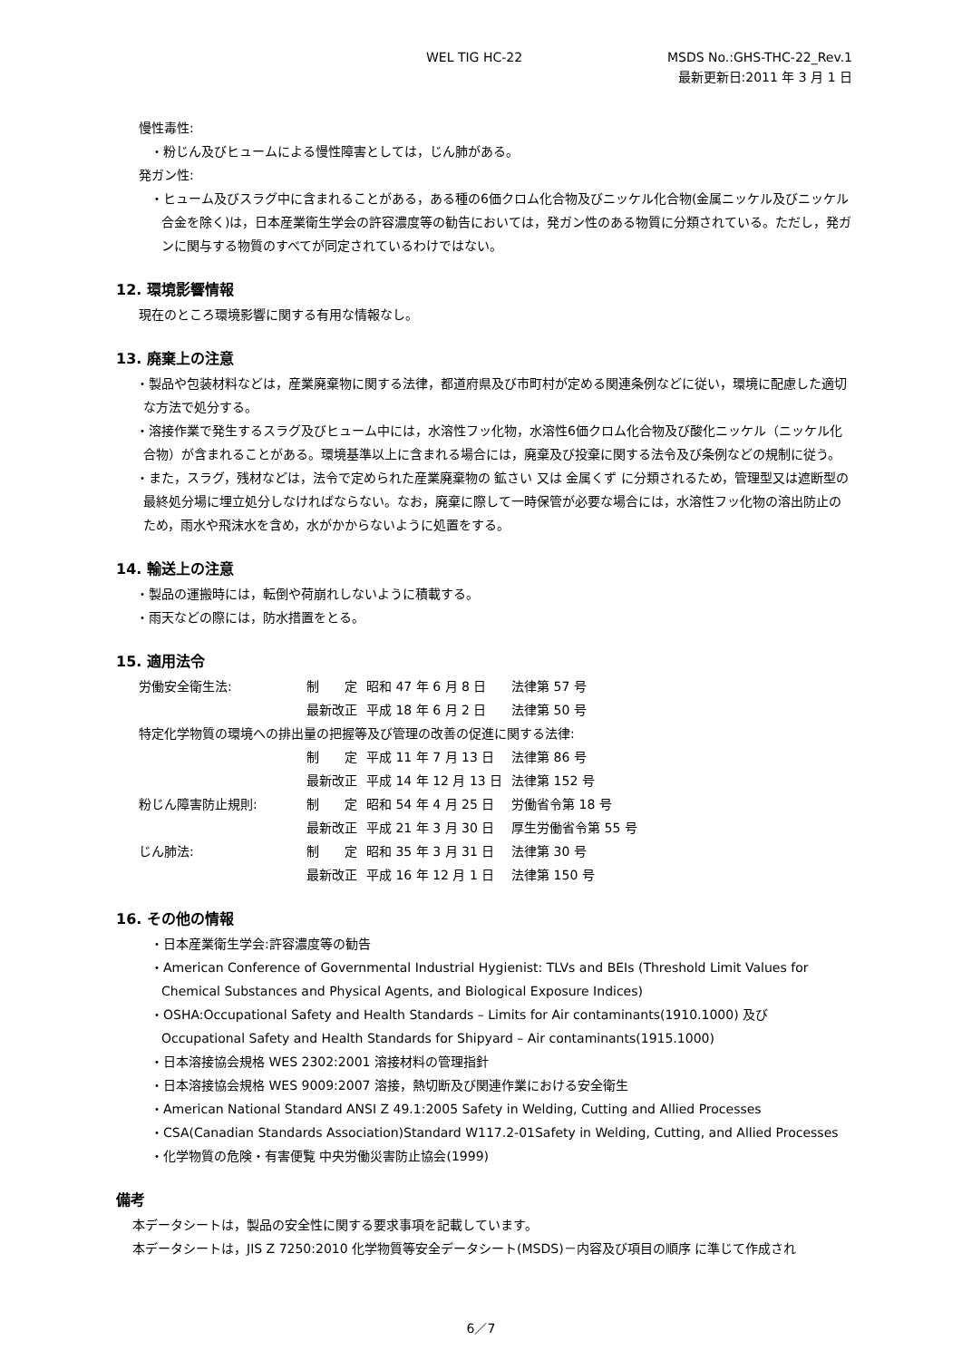WEL TIG HC-22
MSDS No.:GHS-THC-22_Rev.1
最新更新日:2011 年 3 月 1 日
慢性毒性:
・粉じん及びヒュームによる慢性障害としては，じん肺がある。
発ガン性:
・ヒューム及びスラグ中に含まれることがある，ある種の6価クロム化合物及びニッケル化合物(金属ニッケル及びニッケル合金を除く)は，日本産業衛生学会の許容濃度等の勧告においては，発ガン性のある物質に分類されている。ただし，発ガンに関与する物質のすべてが同定されているわけではない。
12. 環境影響情報
現在のところ環境影響に関する有用な情報なし。
13. 廃棄上の注意
・製品や包装材料などは，産業廃棄物に関する法律，都道府県及び市町村が定める関連条例などに従い，環境に配慮した適切な方法で処分する。
・溶接作業で発生するスラグ及びヒューム中には，水溶性フッ化物，水溶性6価クロム化合物及び酸化ニッケル（ニッケル化合物）が含まれることがある。環境基準以上に含まれる場合には，廃棄及び投棄に関する法令及び条例などの規制に従う。
・また，スラグ，残材などは，法令で定められた産業廃棄物の 鉱さい 又は 金属くず に分類されるため，管理型又は遮断型の最終処分場に埋立処分しなければならない。なお，廃棄に際して一時保管が必要な場合には，水溶性フッ化物の溶出防止のため，雨水や飛沫水を含め，水がかからないように処置をする。
14. 輸送上の注意
・製品の運搬時には，転倒や荷崩れしないように積載する。
・雨天などの際には，防水措置をとる。
15. 適用法令
| 労働安全衛生法: | 制 定 | 昭和 47 年 6 月 8 日 | 法律第 57 号 |
| | 最新改正 | 平成 18 年 6 月 2 日 | 法律第 50 号 |
| 特定化学物質の環境への排出量の把握等及び管理の改善の促進に関する法律: | | | |
| | 制 定 | 平成 11 年 7 月 13 日 | 法律第 86 号 |
| | 最新改正 | 平成 14 年 12 月 13 日 | 法律第 152 号 |
| 粉じん障害防止規則: | 制 定 | 昭和 54 年 4 月 25 日 | 労働省令第 18 号 |
| | 最新改正 | 平成 21 年 3 月 30 日 | 厚生労働省令第 55 号 |
| じん肺法: | 制 定 | 昭和 35 年 3 月 31 日 | 法律第 30 号 |
| | 最新改正 | 平成 16 年 12 月 1 日 | 法律第 150 号 |
16. その他の情報
・日本産業衛生学会:許容濃度等の勧告
・American Conference of Governmental Industrial Hygienist: TLVs and BEIs (Threshold Limit Values for Chemical Substances and Physical Agents, and Biological Exposure Indices)
・OSHA:Occupational Safety and Health Standards – Limits for Air contaminants(1910.1000) 及び Occupational Safety and Health Standards for Shipyard – Air contaminants(1915.1000)
・日本溶接協会規格 WES 2302:2001 溶接材料の管理指針
・日本溶接協会規格 WES 9009:2007 溶接，熱切断及び関連作業における安全衛生
・American National Standard ANSI Z 49.1:2005 Safety in Welding, Cutting and Allied Processes
・CSA(Canadian Standards Association)Standard W117.2-01Safety in Welding, Cutting, and Allied Processes
・化学物質の危険・有害便覧 中央労働災害防止協会(1999)
備考
本データシートは，製品の安全性に関する要求事項を記載しています。
本データシートは，JIS Z 7250:2010 化学物質等安全データシート(MSDS)－内容及び項目の順序 に準じて作成され
6／7